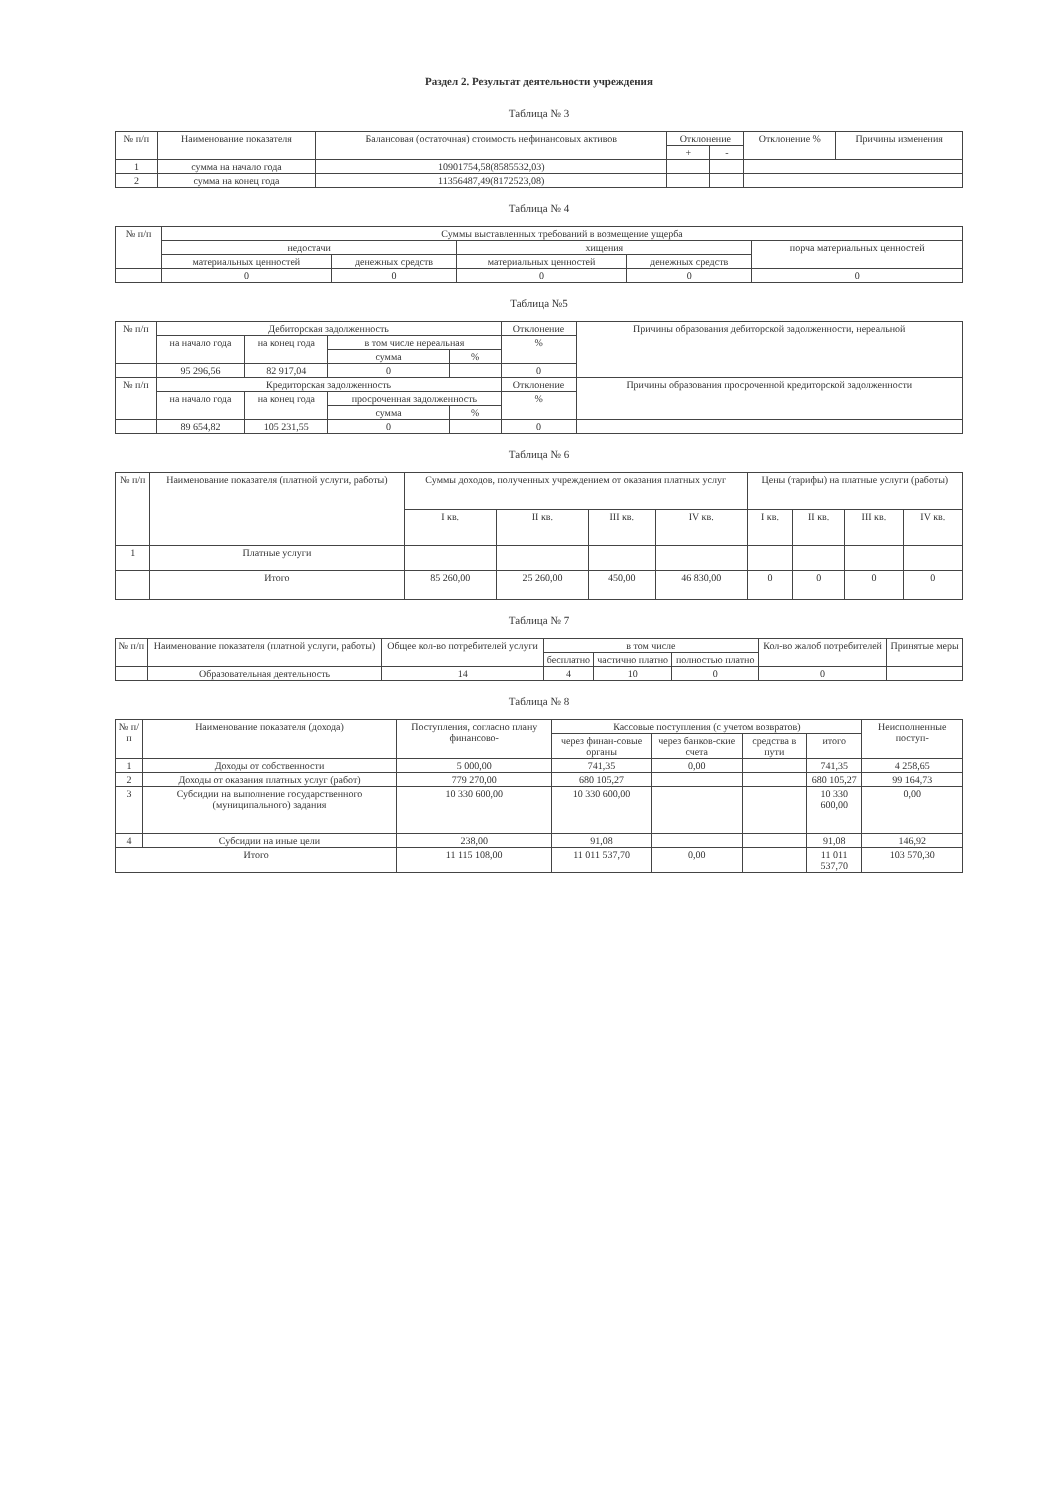Раздел 2. Результат деятельности учреждения
Таблица № 3
| № п/п | Наименование показателя | Балансовая (остаточная) стоимость нефинансовых активов | Отклонение | | Отклонение % | Причины изменения |
| --- | --- | --- | --- | --- | --- | --- |
| | | | + | - | | |
| 1 | сумма на начало года | 10901754,58(8585532,03) | | | | |
| 2 | сумма на конец года | 11356487,49(8172523,08) | | | | |
Таблица № 4
| № п/п | Суммы выставленных требований в возмещение ущерба | | | | |
| --- | --- | --- | --- | --- | --- |
| | недостачи | | хищения | | порча материальных ценностей |
| | материальных ценностей | денежных средств | материальных ценностей | денежных средств | |
| | 0 | 0 | 0 | 0 | 0 |
Таблица №5
| № п/п | Дебиторская задолженность | | | | Отклонение | Причины образования дебиторской задолженности, нереальной |
| --- | --- | --- | --- | --- | --- | --- |
| | на начало года | на конец года | в том числе нереальная | | % | |
| | | | сумма | % | | |
| | 95 296,56 | 82 917,04 | 0 | | 0 | |
| № п/п | Кредиторская задолженность | | | | Отклонение | Причины образования просроченной кредиторской задолженности |
| | на начало года | на конец года | просроченная задолженность | | % | |
| | | | сумма | % | | |
| | 89 654,82 | 105 231,55 | 0 | | 0 | |
Таблица № 6
| № п/п | Наименование показателя (платной услуги, работы) | Суммы доходов, полученных учреждением от оказания платных услуг | | | | Цены (тарифы) на платные услуги (работы) | | | |
| --- | --- | --- | --- | --- | --- | --- | --- | --- | --- |
| | | I кв. | II кв. | III кв. | IV кв. | I кв. | II кв. | III кв. | IV кв. |
| 1 | Платные услуги | | | | | | | | |
| | Итого | 85 260,00 | 25 260,00 | 450,00 | 46 830,00 | 0 | 0 | 0 | 0 |
Таблица № 7
| № п/п | Наименование показателя (платной услуги, работы) | Общее кол-во потребителей услуги | в том числе | | | Кол-во жалоб потребителей | Принятые меры |
| --- | --- | --- | --- | --- | --- | --- | --- |
| | | | бесплатно | частично платно | полностью платно | | |
| | Образовательная деятельность | 14 | 4 | 10 | 0 | 0 | |
Таблица № 8
| № п/п | Наименование показателя (дохода) | Поступления, согласно плану финансово- | Кассовые поступления (с учетом возвратов) | | | | Неисполненные поступ- |
| --- | --- | --- | --- | --- | --- | --- | --- |
| | | | через финан-совые органы | через банков-ские счета | средства в пути | итого | |
| 1 | Доходы от собственности | 5 000,00 | 741,35 | 0,00 | | 741,35 | 4 258,65 |
| 2 | Доходы от оказания платных услуг (работ) | 779 270,00 | 680 105,27 | | | 680 105,27 | 99 164,73 |
| 3 | Субсидии на выполнение государственного (муниципального) задания | 10 330 600,00 | 10 330 600,00 | | | 10 330 600,00 | 0,00 |
| 4 | Субсидии на иные цели | 238,00 | 91,08 | | | 91,08 | 146,92 |
| Итого | | 11 115 108,00 | 11 011 537,70 | 0,00 | | 11 011 537,70 | 103 570,30 |